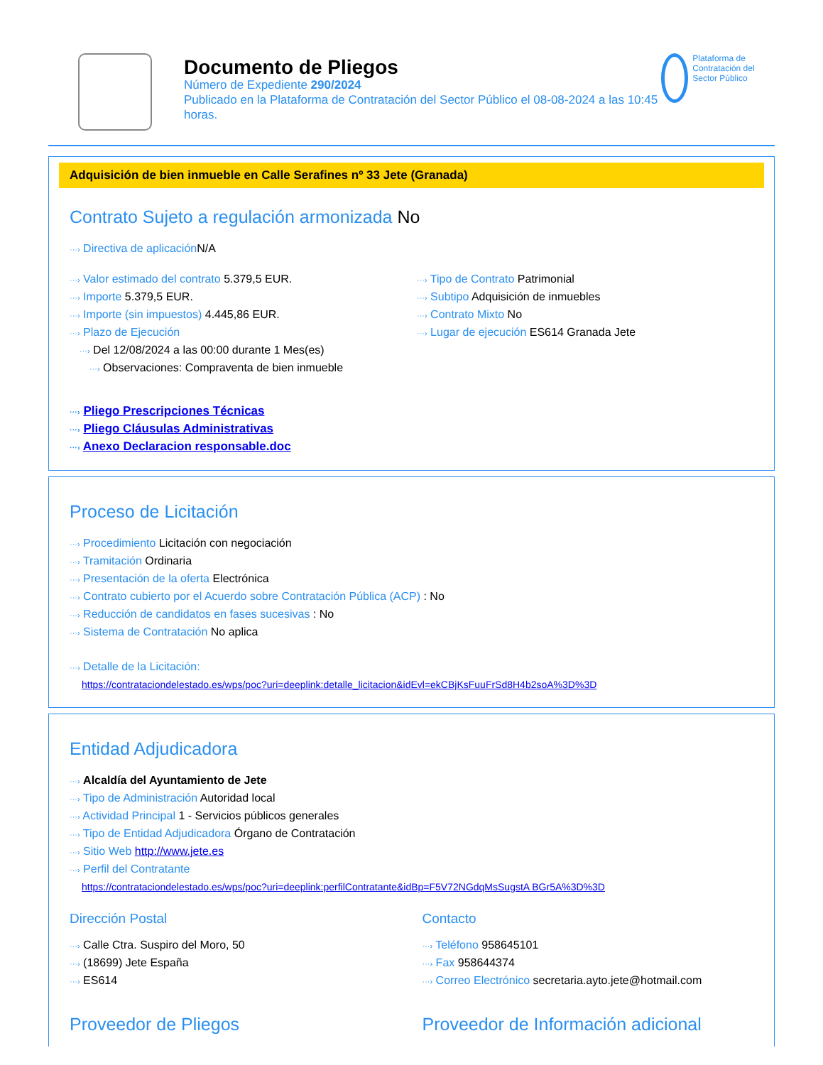Documento de Pliegos
Número de Expediente 290/2024
Publicado en la Plataforma de Contratación del Sector Público el 08-08-2024 a las 10:45 horas.
Plataforma de Contratación del Sector Público
Adquisición de bien inmueble en Calle Serafines nº 33 Jete (Granada)
Contrato Sujeto a regulación armonizada No
···› Directiva de aplicación N/A
···› Valor estimado del contrato 5.379,5 EUR.
···› Importe 5.379,5 EUR.
···› Importe (sin impuestos) 4.445,86 EUR.
···› Plazo de Ejecución
···› Del 12/08/2024 a las 00:00 durante 1 Mes(es)
···› Observaciones: Compraventa de bien inmueble
···› Tipo de Contrato Patrimonial
···› Subtipo Adquisición de inmuebles
···› Contrato Mixto No
···› Lugar de ejecución ES614 Granada Jete
···› Pliego Prescripciones Técnicas
···› Pliego Cláusulas Administrativas
···› Anexo Declaracion responsable.doc
Proceso de Licitación
···› Procedimiento Licitación con negociación
···› Tramitación Ordinaria
···› Presentación de la oferta Electrónica
···› Contrato cubierto por el Acuerdo sobre Contratación Pública (ACP) : No
···› Reducción de candidatos en fases sucesivas : No
···› Sistema de Contratación No aplica
···› Detalle de la Licitación:
https://contrataciondelestado.es/wps/poc?uri=deeplink:detalle_licitacion&idEvl=ekCBjKsFuuFrSd8H4b2soA%3D%3D
Entidad Adjudicadora
···› Alcaldía del Ayuntamiento de Jete
···› Tipo de Administración Autoridad local
···› Actividad Principal 1 - Servicios públicos generales
···› Tipo de Entidad Adjudicadora Órgano de Contratación
···› Sitio Web http://www.jete.es
···› Perfil del Contratante
https://contrataciondelestado.es/wps/poc?uri=deeplink:perfilContratante&idBp=F5V72NGdqMsSugstA BGr5A%3D%3D
Dirección Postal
···› Calle Ctra. Suspiro del Moro, 50
···› (18699) Jete España
···› ES614
Contacto
···› Teléfono 958645101
···› Fax 958644374
···› Correo Electrónico secretaria.ayto.jete@hotmail.com
Proveedor de Pliegos Proveedor de Información adicional